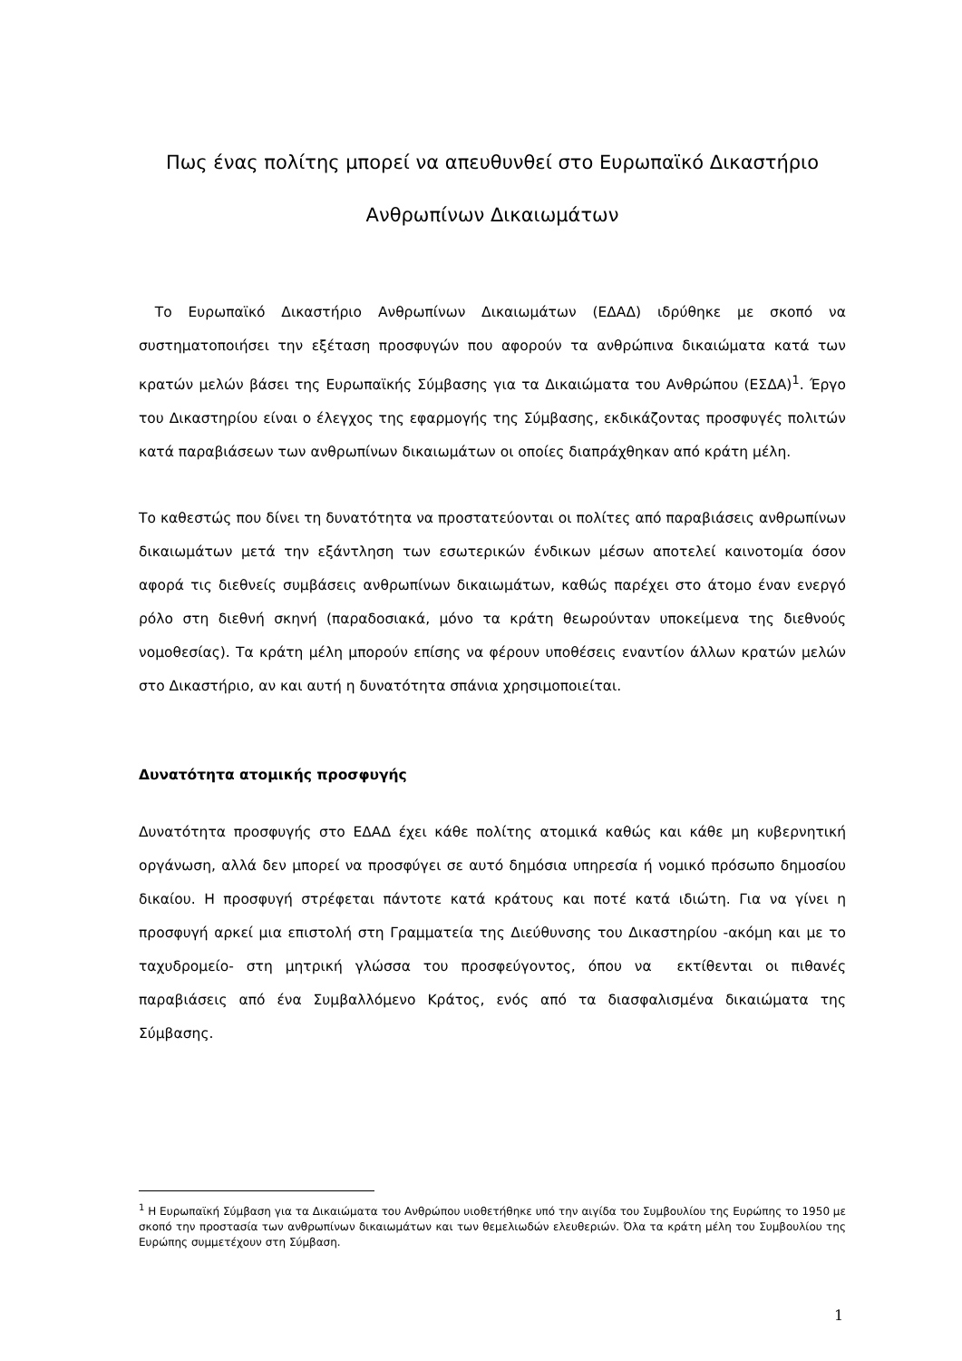Πως ένας πολίτης μπορεί να απευθυνθεί στο Ευρωπαϊκό Δικαστήριο Ανθρωπίνων Δικαιωμάτων
Το Ευρωπαϊκό Δικαστήριο Ανθρωπίνων Δικαιωμάτων (ΕΔΑΔ) ιδρύθηκε με σκοπό να συστηματοποιήσει την εξέταση προσφυγών που αφορούν τα ανθρώπινα δικαιώματα κατά των κρατών μελών βάσει της Ευρωπαϊκής Σύμβασης για τα Δικαιώματα του Ανθρώπου (ΕΣΔΑ)<sup>1</sup>. Έργο του Δικαστηρίου είναι ο έλεγχος της εφαρμογής της Σύμβασης, εκδικάζοντας προσφυγές πολιτών κατά παραβιάσεων των ανθρωπίνων δικαιωμάτων οι οποίες διαπράχθηκαν από κράτη μέλη.
Το καθεστώς που δίνει τη δυνατότητα να προστατεύονται οι πολίτες από παραβιάσεις ανθρωπίνων δικαιωμάτων μετά την εξάντληση των εσωτερικών ένδικων μέσων αποτελεί καινοτομία όσον αφορά τις διεθνείς συμβάσεις ανθρωπίνων δικαιωμάτων, καθώς παρέχει στο άτομο έναν ενεργό ρόλο στη διεθνή σκηνή (παραδοσιακά, μόνο τα κράτη θεωρούνταν υποκείμενα της διεθνούς νομοθεσίας). Τα κράτη μέλη μπορούν επίσης να φέρουν υποθέσεις εναντίον άλλων κρατών μελών στο Δικαστήριο, αν και αυτή η δυνατότητα σπάνια χρησιμοποιείται.
Δυνατότητα ατομικής προσφυγής
Δυνατότητα προσφυγής στο ΕΔΑΔ έχει κάθε πολίτης ατομικά καθώς και κάθε μη κυβερνητική οργάνωση, αλλά δεν μπορεί να προσφύγει σε αυτό δημόσια υπηρεσία ή νομικό πρόσωπο δημοσίου δικαίου. Η προσφυγή στρέφεται πάντοτε κατά κράτους και ποτέ κατά ιδιώτη. Για να γίνει η προσφυγή αρκεί μια επιστολή στη Γραμματεία της Διεύθυνσης του Δικαστηρίου -ακόμη και με το ταχυδρομείο- στη μητρική γλώσσα του προσφεύγοντος, όπου να εκτίθενται οι πιθανές παραβιάσεις από ένα Συμβαλλόμενο Κράτος, ενός από τα διασφαλισμένα δικαιώματα της Σύμβασης.
<sup>1</sup> Η Ευρωπαϊκή Σύμβαση για τα Δικαιώματα του Ανθρώπου υιοθετήθηκε υπό την αιγίδα του Συμβουλίου της Ευρώπης το 1950 με σκοπό την προστασία των ανθρωπίνων δικαιωμάτων και των θεμελιωδών ελευθεριών. Όλα τα κράτη μέλη του Συμβουλίου της Ευρώπης συμμετέχουν στη Σύμβαση.
1